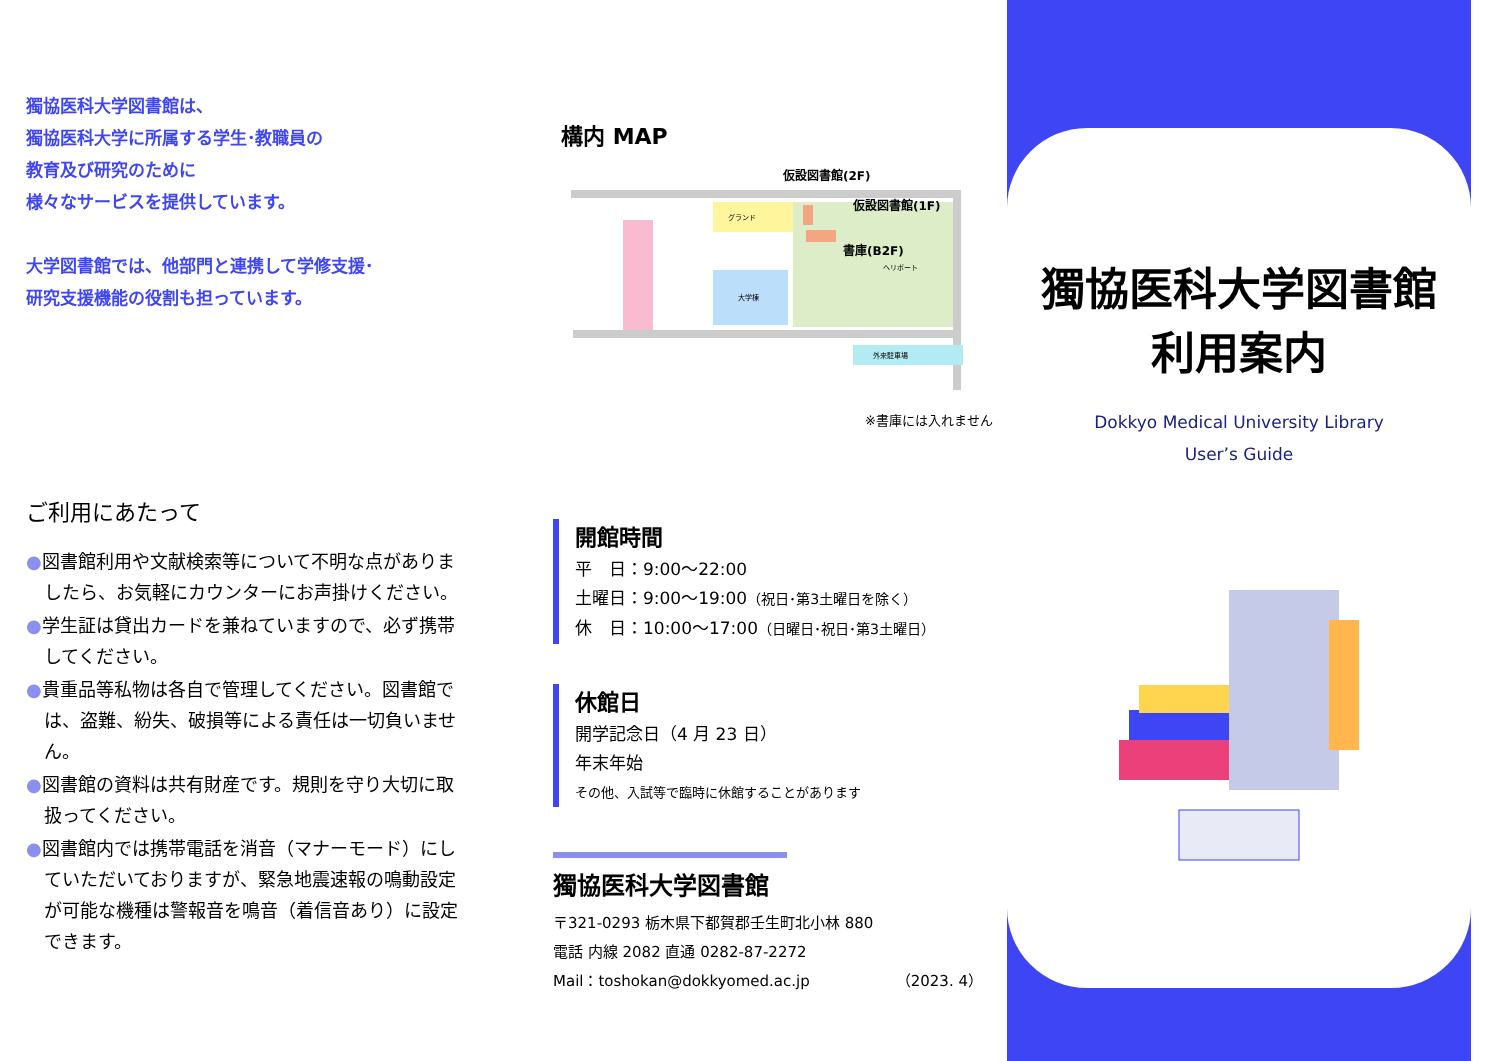獨協医科大学図書館は、
獨協医科大学に所属する学生･教職員の
教育及び研究のために
様々なサービスを提供しています。
大学図書館では、他部門と連携して学修支援･
研究支援機能の役割も担っています。
ご利用にあたって
●図書館利用や文献検索等について不明な点がありましたら、お気軽にカウンターにお声掛けください。
●学生証は貸出カードを兼ねていますので、必ず携帯してください。
●貴重品等私物は各自で管理してください。図書館では、盗難、紛失、破損等による責任は一切負いません。
●図書館の資料は共有財産です。規則を守り大切に取扱ってください。
●図書館内では携帯電話を消音（マナーモード）にしていただいておりますが、緊急地震速報の鳴動設定が可能な機種は警報音を鳴音（着信音あり）に設定できます。
構内 MAP
グランド
大学棟
ヘリポート
外来駐車場
仮設図書館(2F)
仮設図書館(1F)
書庫(B2F)
※書庫には入れません
開館時間
平　日：9:00～22:00
土曜日：9:00～19:00（祝日･第3土曜日を除く）
休　日：10:00～17:00（日曜日･祝日･第3土曜日）
休館日
開学記念日（4 月 23 日）
年末年始
その他、入試等で臨時に休館することがあります
獨協医科大学図書館
〒321-0293 栃木県下都賀郡壬生町北小林 880
電話 内線 2082 直通 0282-87-2272
Mail：toshokan@dokkyomed.ac.jp （2023. 4）
獨協医科大学図書館
利用案内
Dokkyo Medical University Library
User’s Guide